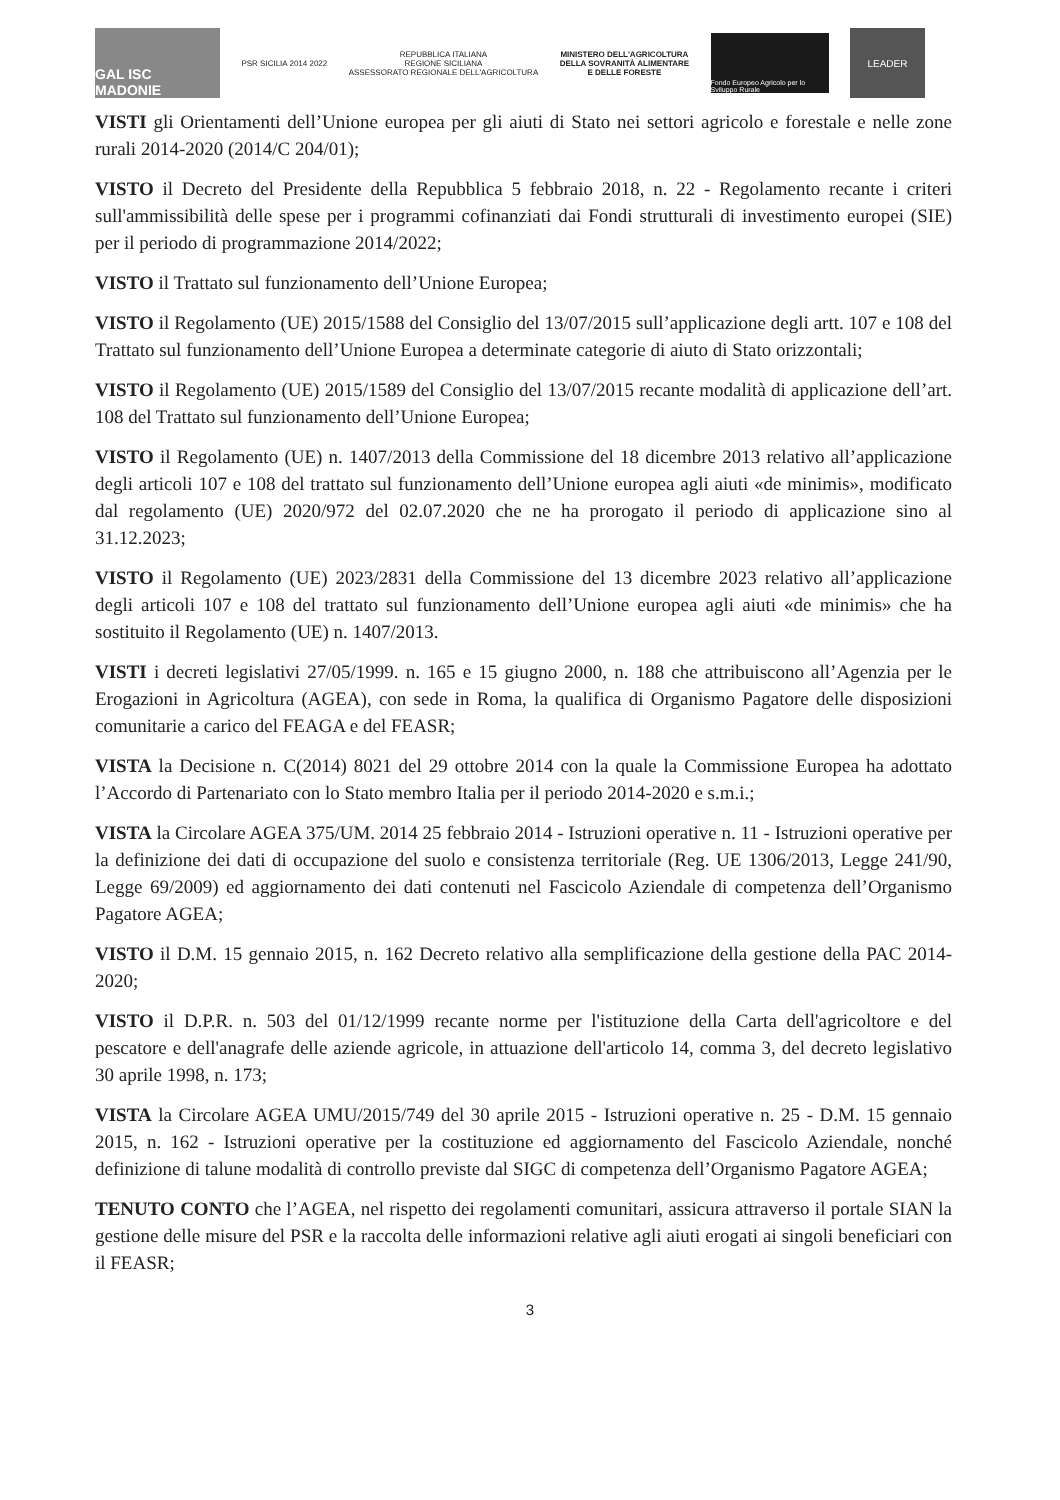GAL ISC MADONIE
PSR SICILIA 2014 2022
REPUBBLICA ITALIANA
REGIONE SICILIANA
ASSESSORATO REGIONALE DELL'AGRICOLTURA
MINISTERO DELL'AGRICOLTURA
DELLA SOVRANITÀ ALIMENTARE
E DELLE FORESTE
Fondo Europeo Agricolo per lo Sviluppo Rurale
LEADER
VISTI gli Orientamenti dell’Unione europea per gli aiuti di Stato nei settori agricolo e forestale e nelle zone rurali 2014-2020 (2014/C 204/01);
VISTO il Decreto del Presidente della Repubblica 5 febbraio 2018, n. 22 - Regolamento recante i criteri sull'ammissibilità delle spese per i programmi cofinanziati dai Fondi strutturali di investimento europei (SIE) per il periodo di programmazione 2014/2022;
VISTO il Trattato sul funzionamento dell’Unione Europea;
VISTO il Regolamento (UE) 2015/1588 del Consiglio del 13/07/2015 sull’applicazione degli artt. 107 e 108 del Trattato sul funzionamento dell’Unione Europea a determinate categorie di aiuto di Stato orizzontali;
VISTO il Regolamento (UE) 2015/1589 del Consiglio del 13/07/2015 recante modalità di applicazione dell’art. 108 del Trattato sul funzionamento dell’Unione Europea;
VISTO il Regolamento (UE) n. 1407/2013 della Commissione del 18 dicembre 2013 relativo all’applicazione degli articoli 107 e 108 del trattato sul funzionamento dell’Unione europea agli aiuti «de minimis», modificato dal regolamento (UE) 2020/972 del 02.07.2020 che ne ha prorogato il periodo di applicazione sino al 31.12.2023;
VISTO il Regolamento (UE) 2023/2831 della Commissione del 13 dicembre 2023 relativo all’applicazione degli articoli 107 e 108 del trattato sul funzionamento dell’Unione europea agli aiuti «de minimis» che ha sostituito il Regolamento (UE) n. 1407/2013.
VISTI i decreti legislativi 27/05/1999. n. 165 e 15 giugno 2000, n. 188 che attribuiscono all’Agenzia per le Erogazioni in Agricoltura (AGEA), con sede in Roma, la qualifica di Organismo Pagatore delle disposizioni comunitarie a carico del FEAGA e del FEASR;
VISTA la Decisione n. C(2014) 8021 del 29 ottobre 2014 con la quale la Commissione Europea ha adottato l’Accordo di Partenariato con lo Stato membro Italia per il periodo 2014-2020 e s.m.i.;
VISTA la Circolare AGEA 375/UM. 2014 25 febbraio 2014 - Istruzioni operative n. 11 - Istruzioni operative per la definizione dei dati di occupazione del suolo e consistenza territoriale (Reg. UE 1306/2013, Legge 241/90, Legge 69/2009) ed aggiornamento dei dati contenuti nel Fascicolo Aziendale di competenza dell’Organismo Pagatore AGEA;
VISTO il D.M. 15 gennaio 2015, n. 162 Decreto relativo alla semplificazione della gestione della PAC 2014-2020;
VISTO il D.P.R. n. 503 del 01/12/1999 recante norme per l'istituzione della Carta dell'agricoltore e del pescatore e dell'anagrafe delle aziende agricole, in attuazione dell'articolo 14, comma 3, del decreto legislativo 30 aprile 1998, n. 173;
VISTA la Circolare AGEA UMU/2015/749 del 30 aprile 2015 - Istruzioni operative n. 25 - D.M. 15 gennaio 2015, n. 162 - Istruzioni operative per la costituzione ed aggiornamento del Fascicolo Aziendale, nonché definizione di talune modalità di controllo previste dal SIGC di competenza dell’Organismo Pagatore AGEA;
TENUTO CONTO che l’AGEA, nel rispetto dei regolamenti comunitari, assicura attraverso il portale SIAN la gestione delle misure del PSR e la raccolta delle informazioni relative agli aiuti erogati ai singoli beneficiari con il FEASR;
3